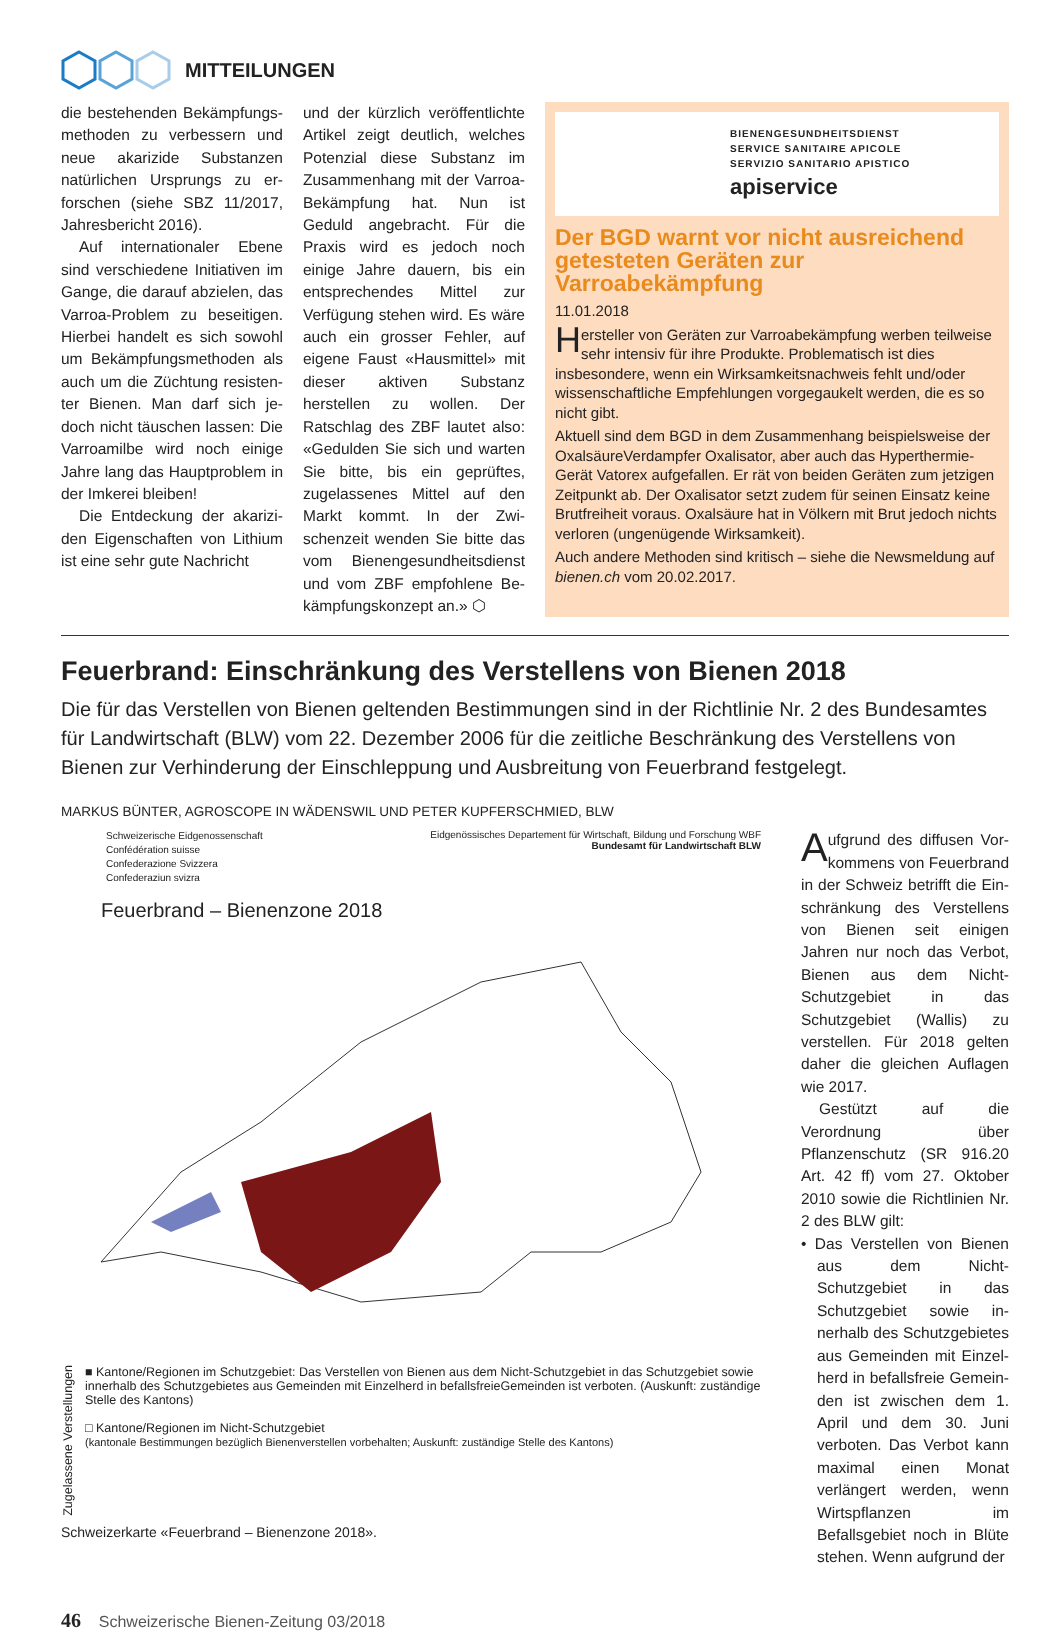MITTEILUNGEN
die bestehenden Bekämpfungs­methoden zu verbessern und neue akarizide Substanzen natürlichen Ursprungs zu er­forschen (siehe SBZ 11/2017, Jahresbericht 2016).
Auf internationaler Ebene sind verschiedene Initiativen im Gange, die darauf abzielen, das Varroa-Problem zu beseitigen. Hierbei handelt es sich sowohl um Bekämpfungsmethoden als auch um die Züchtung resisten­ter Bienen. Man darf sich je­doch nicht täuschen lassen: Die Varroamilbe wird noch einige Jahre lang das Hauptproblem in der Imkerei bleiben!
Die Entdeckung der akarizi­den Eigenschaften von Lithium ist eine sehr gute Nachricht
und der kürzlich veröffentlichte Artikel zeigt deutlich, welches Potenzial diese Substanz im Zu­sammenhang mit der Varroa-Be­kämpfung hat. Nun ist Geduld angebracht. Für die Praxis wird es jedoch noch einige Jahre dauern, bis ein entsprechendes Mittel zur Verfügung stehen wird. Es wäre auch ein grosser Fehler, auf eige­ne Faust «Hausmittel» mit dieser aktiven Substanz herstellen zu wollen. Der Ratschlag des ZBF lautet also: «Gedulden Sie sich und warten Sie bitte, bis ein ge­prüftes, zugelassenes Mittel auf den Markt kommt. In der Zwi­schenzeit wenden Sie bitte das vom Bienengesundheitsdienst und vom ZBF empfohlene Be­kämpfungskonzept an.» ⬡
BIENENGESUNDHEITSDIENST
SERVICE SANITAIRE APICOLE
SERVIZIO SANITARIO APISTICO
apiservice
Der BGD warnt vor nicht ausreichend getesteten Geräten zur Varroabekämpfung
11.01.2018
Hersteller von Geräten zur Varroabekämpfung werben teilweise sehr intensiv für ihre Produkte. Problematisch ist dies insbesondere, wenn ein Wirksamkeitsnachweis fehlt und/oder wissenschaftliche Empfehlungen vorgegaukelt werden, die es so nicht gibt.
Aktuell sind dem BGD in dem Zusammenhang beispielsweise der Oxal­säureVerdampfer Oxalisator, aber auch das Hyperthermie-Gerät Vatorex aufgefallen. Er rät von beiden Geräten zum jetzigen Zeitpunkt ab. Der Oxalisator setzt zudem für seinen Einsatz keine Brutfreiheit voraus. Oxalsäure hat in Völkern mit Brut jedoch nichts verloren (ungenügende Wirksamkeit).
Auch andere Methoden sind kritisch – siehe die Newsmeldung auf bienen.ch vom 20.02.2017.
Feuerbrand: Einschränkung des Verstellens von Bienen 2018
Die für das Verstellen von Bienen geltenden Bestimmungen sind in der Richtlinie Nr. 2 des Bundesamtes für Landwirtschaft (BLW) vom 22. Dezember 2006 für die zeitliche Beschränkung des Verstellens von Bienen zur Ver­hinderung der Einschleppung und Ausbreitung von Feuerbrand festgelegt.
MARKUS BÜNTER, AGROSCOPE IN WÄDENSWIL UND PETER KUPFERSCHMIED, BLW
Schweizerische Eidgenossenschaft
Confédération suisse
Confederazione Svizzera
Confederaziun svizra
Eidgenössisches Departement für Wirtschaft, Bildung und Forschung WBF
Bundesamt für Landwirtschaft BLW
Feuerbrand – Bienenzone 2018
Zugelassene Verstellungen
■ Kantone/Regionen im Schutzgebiet: Das Verstellen von Bienen aus dem Nicht-Schutzgebiet in das Schutzgebiet sowie innerhalb des Schutzgebietes aus Gemeinden mit Einzelherd in befallsfreieGemeinden ist verboten. (Auskunft: zuständige Stelle des Kantons)
□ Kantone/Regionen im Nicht-Schutzgebiet
(kantonale Bestimmungen bezüglich Bienenverstellen vorbehalten; Auskunft: zuständige Stelle des Kantons)
Schweizerkarte «Feuerbrand – Bienenzone 2018».
Aufgrund des diffusen Vor­kommens von Feuerbrand in der Schweiz betrifft die Ein­schränkung des Verstellens von Bienen seit einigen Jahren nur noch das Verbot, Bienen aus dem Nicht-Schutzgebiet in das Schutzgebiet (Wallis) zu verstel­len. Für 2018 gelten daher die gleichen Auflagen wie 2017.
Gestützt auf die Verordnung über Pflanzenschutz (SR 916.20 Art. 42 ff) vom 27. Oktober 2010 sowie die Richtlinien Nr. 2 des BLW gilt:
• Das Verstellen von Bienen aus dem Nicht-Schutzgebiet in das Schutzgebiet sowie in­nerhalb des Schutzgebietes aus Gemeinden mit Einzel­herd in befallsfreie Gemein­den ist zwischen dem 1. April und dem 30. Juni verboten. Das Verbot kann maximal einen Monat verlängert wer­den, wenn Wirtspflanzen im Befallsgebiet noch in Blüte stehen. Wenn aufgrund der
46 Schweizerische Bienen-Zeitung 03/2018